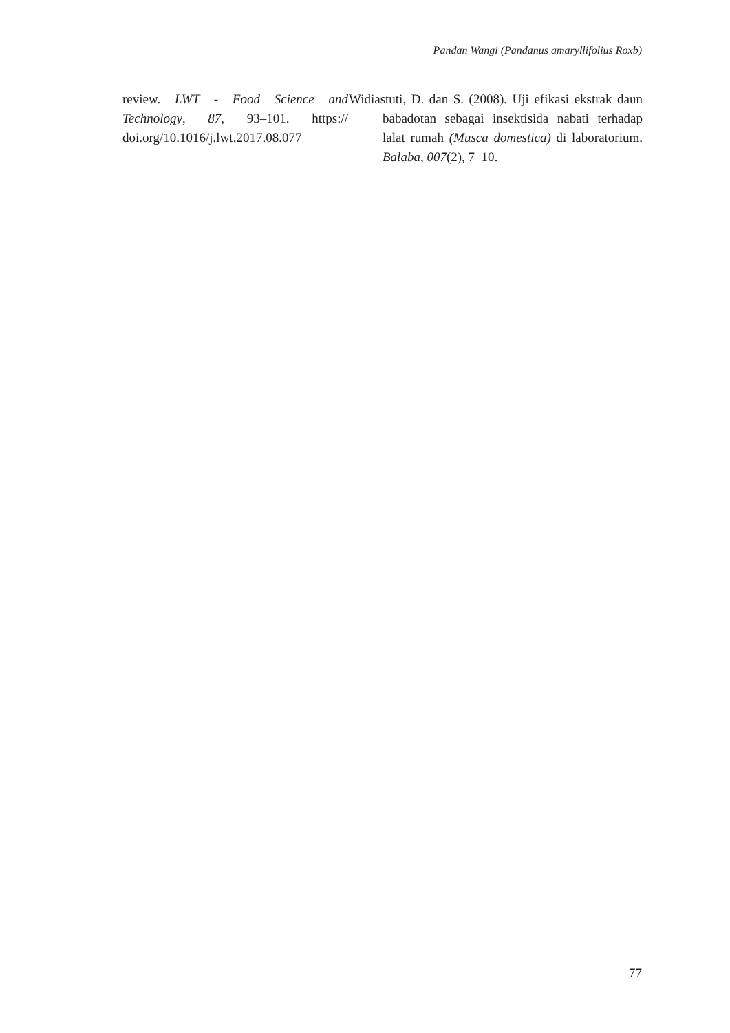Pandan Wangi (Pandanus amaryllifolius Roxb)
review. LWT - Food Science and Technology, 87, 93–101. https:// doi.org/10.1016/j.lwt.2017.08.077
Widiastuti, D. dan S. (2008). Uji efikasi ekstrak daun babadotan sebagai insektisida nabati terhadap lalat rumah (Musca domestica) di laboratorium. Balaba, 007(2), 7–10.
77